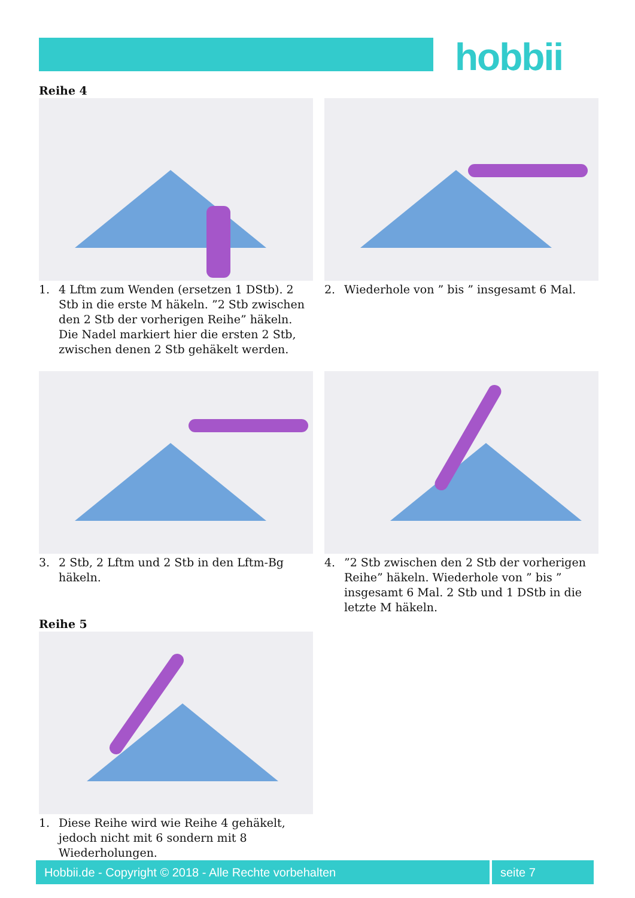hobbii
Reihe 4
1. 4 Lftm zum Wenden (ersetzen 1 DStb). 2 Stb in die erste M häkeln. ”2 Stb zwischen den 2 Stb der vorherigen Reihe” häkeln. Die Nadel markiert hier die ersten 2 Stb, zwischen denen 2 Stb gehäkelt werden.
2. Wiederhole von ” bis ” insgesamt 6 Mal.
3. 2 Stb, 2 Lftm und 2 Stb in den Lftm-Bg häkeln.
4.”2 Stb zwischen den 2 Stb der vorherigen Reihe” häkeln. Wiederhole von ” bis ” insgesamt 6 Mal. 2 Stb und 1 DStb in die letzte M häkeln.
Reihe 5
1. Diese Reihe wird wie Reihe 4 gehäkelt, jedoch nicht mit 6 sondern mit 8 Wiederholungen.
Hobbii.de - Copyright © 2018 - Alle Rechte vorbehalten seite 7